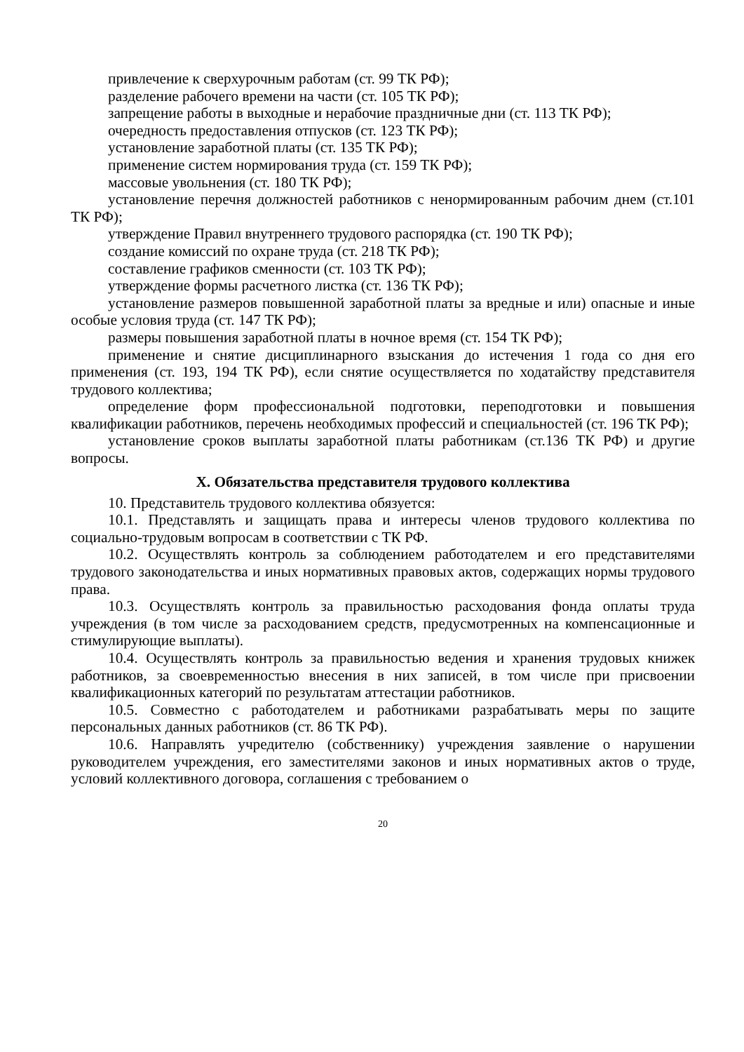привлечение к сверхурочным работам (ст. 99 ТК РФ);
разделение рабочего времени на части (ст. 105 ТК РФ);
запрещение работы в выходные и нерабочие праздничные дни (ст. 113 ТК РФ);
очередность предоставления отпусков (ст. 123 ТК РФ);
установление заработной платы (ст. 135 ТК РФ);
применение систем нормирования труда (ст. 159 ТК РФ);
массовые увольнения (ст. 180 ТК РФ);
установление перечня должностей работников с ненормированным рабочим днем (ст.101 ТК РФ);
утверждение Правил внутреннего трудового распорядка (ст. 190 ТК РФ);
создание комиссий по охране труда (ст. 218 ТК РФ);
составление графиков сменности (ст. 103 ТК РФ);
утверждение формы расчетного листка (ст. 136 ТК РФ);
установление размеров повышенной заработной платы за вредные и или) опасные и иные особые условия труда (ст. 147 ТК РФ);
размеры повышения заработной платы в ночное время (ст. 154 ТК РФ);
применение и снятие дисциплинарного взыскания до истечения 1 года со дня его применения (ст. 193, 194 ТК РФ), если снятие осуществляется по ходатайству представителя трудового коллектива;
определение форм профессиональной подготовки, переподготовки и повышения квалификации работников, перечень необходимых профессий и специальностей (ст. 196 ТК РФ);
установление сроков выплаты заработной платы работникам (ст.136 ТК РФ) и другие вопросы.
X. Обязательства представителя трудового коллектива
10. Представитель трудового коллектива обязуется:
10.1. Представлять и защищать права и интересы членов трудового коллектива по социально-трудовым вопросам в соответствии с ТК РФ.
10.2. Осуществлять контроль за соблюдением работодателем и его представителями трудового законодательства и иных нормативных правовых актов, содержащих нормы трудового права.
10.3. Осуществлять контроль за правильностью расходования фонда оплаты труда учреждения (в том числе за расходованием средств, предусмотренных на компенсационные и стимулирующие выплаты).
10.4. Осуществлять контроль за правильностью ведения и хранения трудовых книжек работников, за своевременностью внесения в них записей, в том числе при присвоении квалификационных категорий по результатам аттестации работников.
10.5. Совместно с работодателем и работниками разрабатывать меры по защите персональных данных работников (ст. 86 ТК РФ).
10.6. Направлять учредителю (собственнику) учреждения заявление о нарушении руководителем учреждения, его заместителями законов и иных нормативных актов о труде, условий коллективного договора, соглашения с требованием о
20